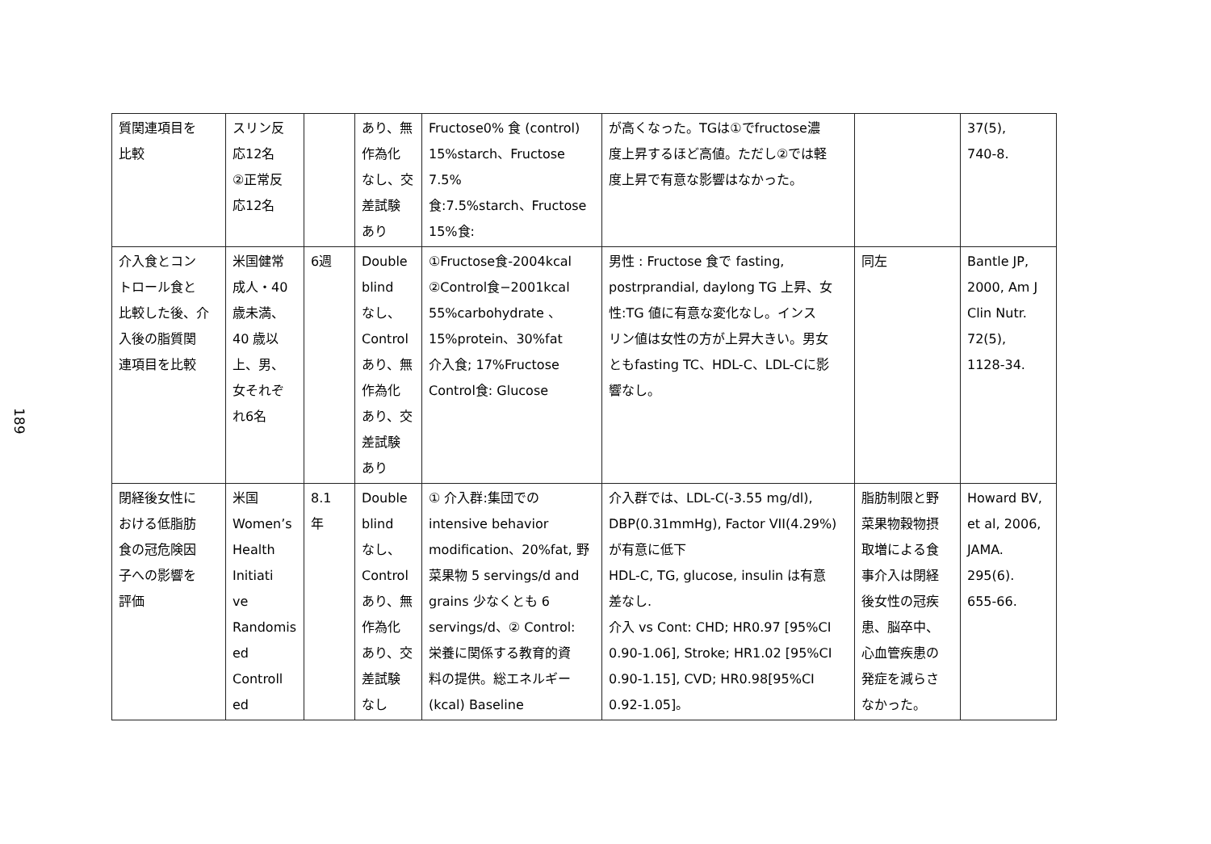189
| 質関連項目を 比較 | スリン反 応12名 ②正常反 応12名 | | あり、無 作為化 なし、交 差試験 あり | Fructose0% 食 (control) 15%starch、Fructose 7.5% 食:7.5%starch、Fructose 15%食: | が高くなった。TGは①でfructose濃 度上昇するほど高値。ただし②では軽 度上昇で有意な影響はなかった。 | | 37(5), 740-8. |
| 介入食とコン トロール食と 比較した後、介 入後の脂質関 連項目を比較 | 米国健常 成人・40 歳未満、 40 歳以 上、男、 女それぞ れ6名 | 6週 | Double blind なし、 Control あり、無 作為化 あり、交 差試験 あり | ①Fructose食-2004kcal ②Control食−2001kcal 55%carbohydrate 、 15%protein、30%fat 介入食; 17%Fructose Control食: Glucose | 男性 : Fructose 食で fasting, postrprandial, daylong TG 上昇、女 性:TG 値に有意な変化なし。インス リン値は女性の方が上昇大きい。男女 ともfasting TC、HDL-C、LDL-Cに影 響なし。 | 同左 | Bantle JP, 2000, Am J Clin Nutr. 72(5), 1128-34. |
| 閉経後女性に おける低脂肪 食の冠危険因 子への影響を 評価 | 米国 Women’s Health Initiati ve Randomis ed Controll ed | 8.1 年 | Double blind なし、 Control あり、無 作為化 あり、交 差試験 なし | ① 介入群:集団での intensive behavior modification、20%fat, 野 菜果物 5 servings/d and grains 少なくとも 6 servings/d、② Control: 栄養に関係する教育的資 料の提供。総エネルギー (kcal) Baseline | 介入群では、LDL-C(-3.55 mg/dl), DBP(0.31mmHg), Factor VII(4.29%) が有意に低下 HDL-C, TG, glucose, insulin は有意 差なし. 介入 vs Cont: CHD; HR0.97 [95%CI 0.90-1.06], Stroke; HR1.02 [95%CI 0.90-1.15], CVD; HR0.98[95%CI 0.92-1.05]。 | 脂肪制限と野 菜果物穀物摂 取増による食 事介入は閉経 後女性の冠疾 患、脳卒中、 心血管疾患の 発症を減らさ なかった。 | Howard BV, et al, 2006, JAMA. 295(6). 655-66. |